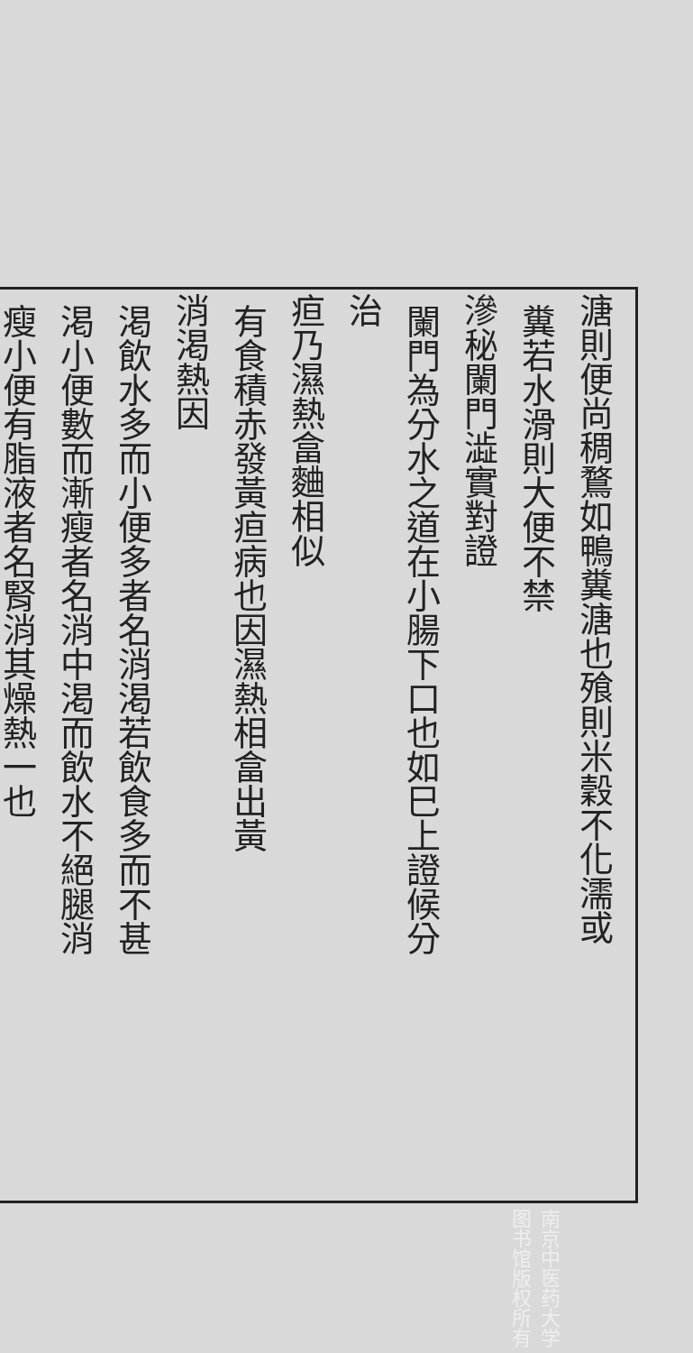溏則便尚稠鶩如鴨糞溏也飱則米穀不化濡或
糞若水滑則大便不禁
滲秘闌門澁實對證
闌門為分水之道在小腸下口也如巳上證候分
治
疸乃濕熱畣麯相似
有食積赤發黃疸病也因濕熱相畣出黃
消渇熱因
渇飲水多而小便多者名消渇若飲食多而不甚
渇小便數而漸瘦者名消中渇而飲水不絕腿消
瘦小便有脂液者名腎消其燥熱一也
南京中医药大学图书馆版权所有